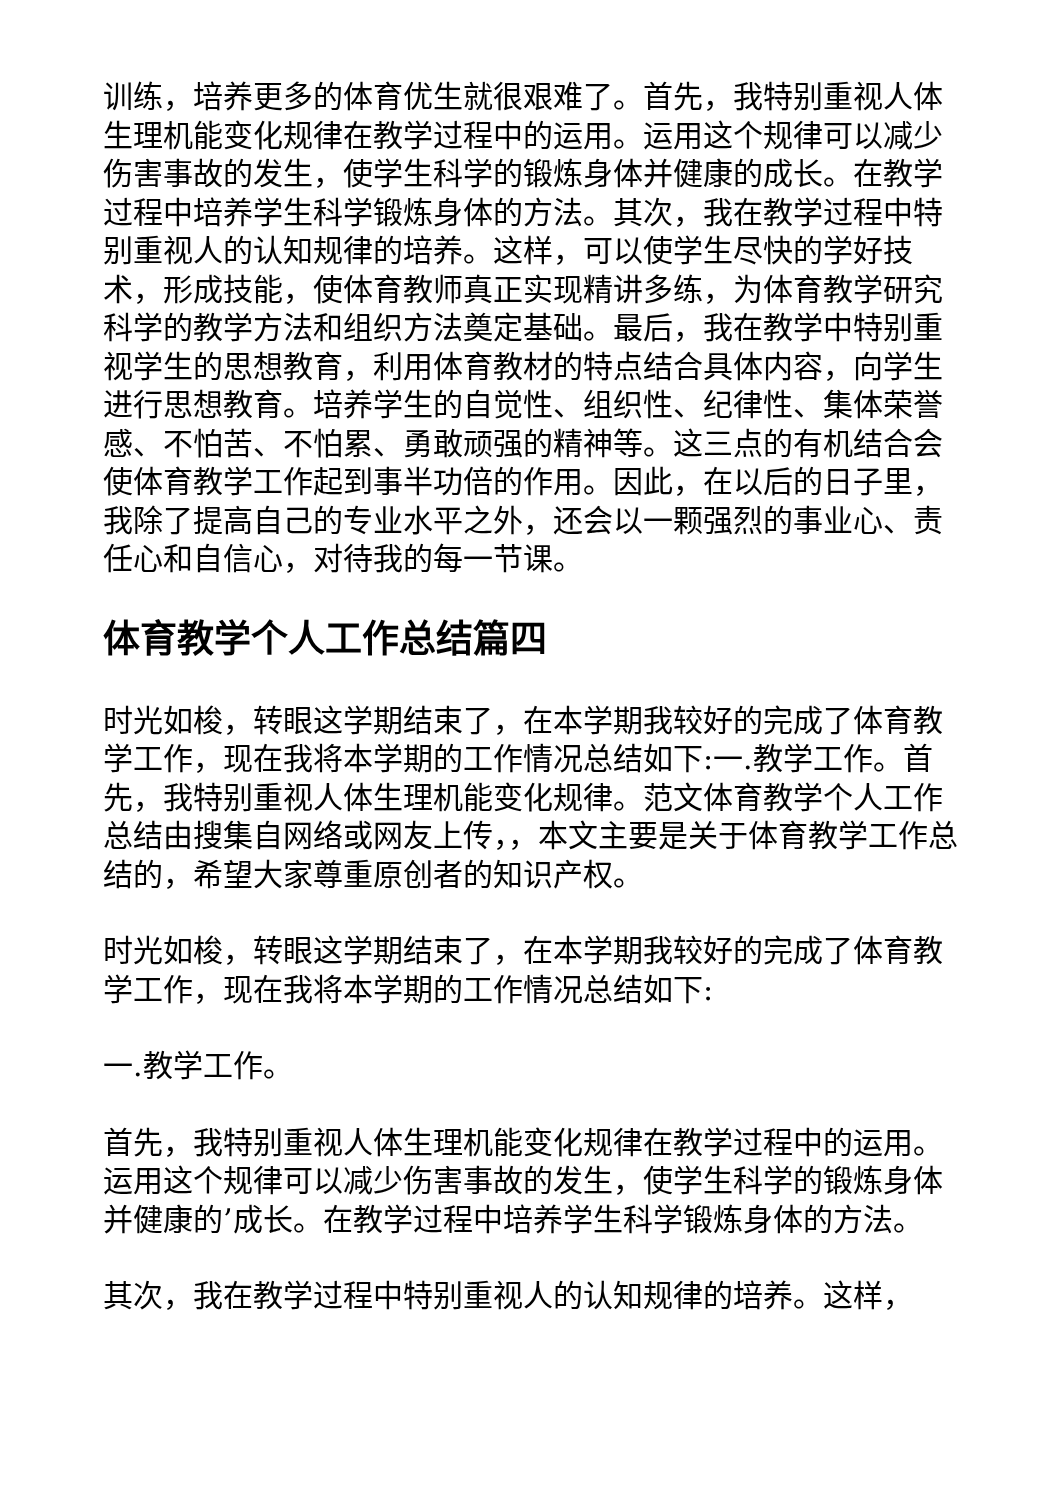训练，培养更多的体育优生就很艰难了。首先，我特别重视人体生理机能变化规律在教学过程中的运用。运用这个规律可以减少伤害事故的发生，使学生科学的锻炼身体并健康的成长。在教学过程中培养学生科学锻炼身体的方法。其次，我在教学过程中特别重视人的认知规律的培养。这样，可以使学生尽快的学好技术，形成技能，使体育教师真正实现精讲多练，为体育教学研究科学的教学方法和组织方法奠定基础。最后，我在教学中特别重视学生的思想教育，利用体育教材的特点结合具体内容，向学生进行思想教育。培养学生的自觉性、组织性、纪律性、集体荣誉感、不怕苦、不怕累、勇敢顽强的精神等。这三点的有机结合会使体育教学工作起到事半功倍的作用。因此，在以后的日子里，我除了提高自己的专业水平之外，还会以一颗强烈的事业心、责任心和自信心，对待我的每一节课。
体育教学个人工作总结篇四
时光如梭，转眼这学期结束了，在本学期我较好的完成了体育教学工作，现在我将本学期的工作情况总结如下:一.教学工作。首先，我特别重视人体生理机能变化规律。范文体育教学个人工作总结由搜集自网络或网友上传，，本文主要是关于体育教学工作总结的，希望大家尊重原创者的知识产权。
时光如梭，转眼这学期结束了，在本学期我较好的完成了体育教学工作，现在我将本学期的工作情况总结如下:
一.教学工作。
首先，我特别重视人体生理机能变化规律在教学过程中的运用。运用这个规律可以减少伤害事故的发生，使学生科学的锻炼身体并健康的’成长。在教学过程中培养学生科学锻炼身体的方法。
其次，我在教学过程中特别重视人的认知规律的培养。这样，